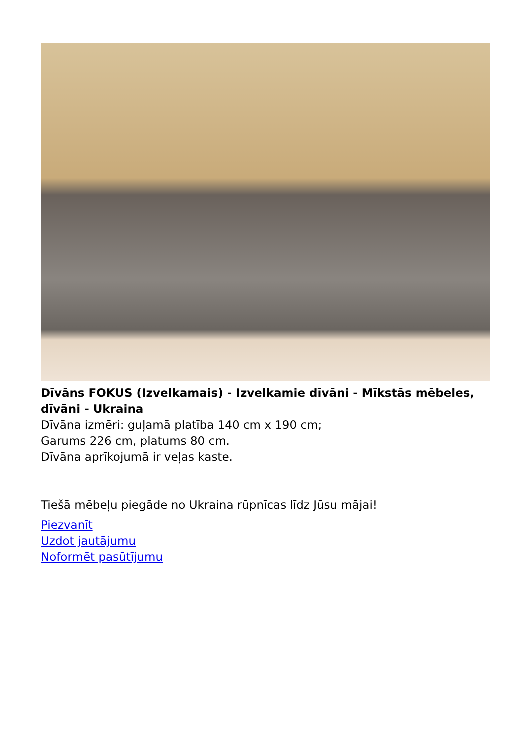Dīvāns FOKUS (Izvelkamais) - Izvelkamie dīvāni - Mīkstās mēbeles, dīvāni - Ukraina
Dīvāna izmēri: guļamā platība 140 cm x 190 cm;
Garums 226 cm, platums 80 cm.
Dīvāna aprīkojumā ir veļas kaste.
Tiešā mēbeļu piegāde no Ukraina rūpnīcas līdz Jūsu mājai!
Piezvanīt
Uzdot jautājumu
Noformēt pasūtījumu